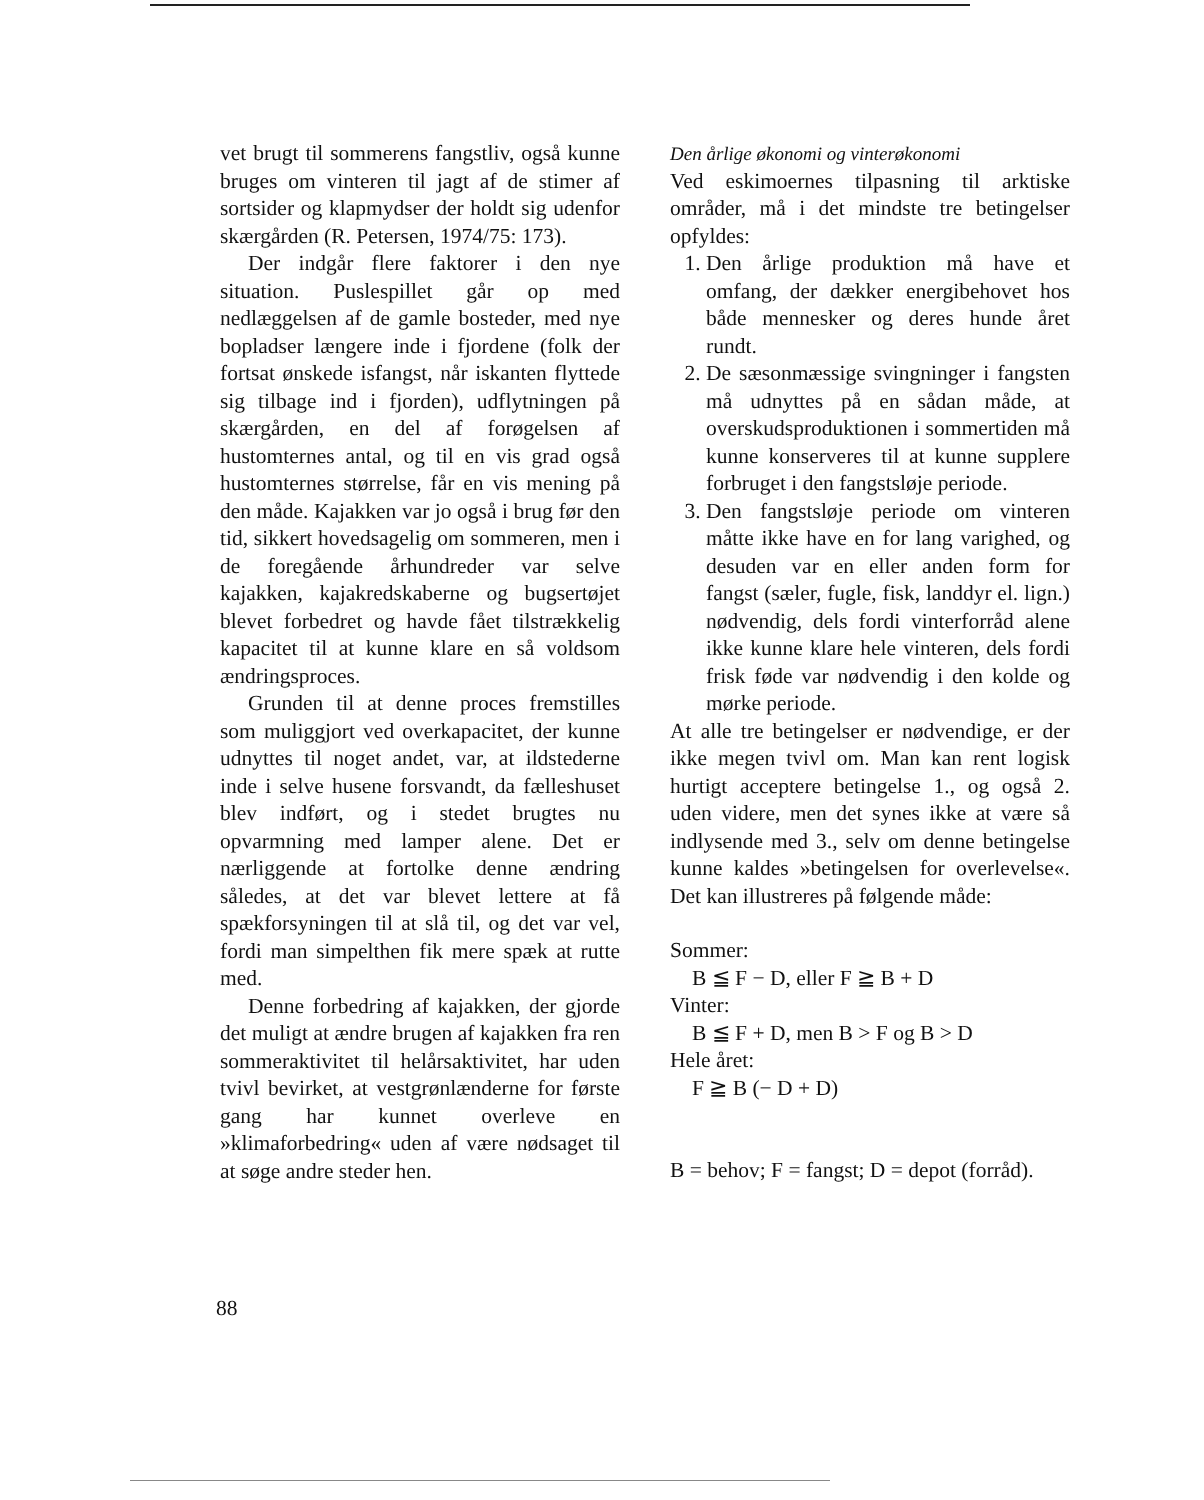vet brugt til sommerens fangstliv, også kunne bruges om vinteren til jagt af de stimer af sortsider og klapmydser der holdt sig udenfor skærgården (R. Petersen, 1974/75: 173).
Der indgår flere faktorer i den nye situation. Puslespillet går op med nedlæggelsen af de gamle bosteder, med nye bopladser længere inde i fjordene (folk der fortsat ønskede isfangst, når iskanten flyttede sig tilbage ind i fjorden), udflytningen på skærgården, en del af forøgelsen af hustomternes antal, og til en vis grad også hustomternes størrelse, får en vis mening på den måde. Kajakken var jo også i brug før den tid, sikkert hovedsagelig om sommeren, men i de foregående århundreder var selve kajakken, kajakredskaberne og bugsertøjet blevet forbedret og havde fået tilstrækkelig kapacitet til at kunne klare en så voldsom ændringsproces.
Grunden til at denne proces fremstilles som muliggjort ved overkapacitet, der kunne udnyttes til noget andet, var, at ildstederne inde i selve husene forsvandt, da fælleshuset blev indført, og i stedet brugtes nu opvarmning med lamper alene. Det er nærliggende at fortolke denne ændring således, at det var blevet lettere at få spækforsyningen til at slå til, og det var vel, fordi man simpelthen fik mere spæk at rutte med.
Denne forbedring af kajakken, der gjorde det muligt at ændre brugen af kajakken fra ren sommeraktivitet til helårsaktivitet, har uden tvivl bevirket, at vestgrønlænderne for første gang har kunnet overleve en »klimaforbedring« uden af være nødsaget til at søge andre steder hen.
Den årlige økonomi og vinterøkonomi
Ved eskimoernes tilpasning til arktiske områder, må i det mindste tre betingelser opfyldes:
1. Den årlige produktion må have et omfang, der dækker energibehovet hos både mennesker og deres hunde året rundt.
2. De sæsonmæssige svingninger i fangsten må udnyttes på en sådan måde, at overskudsproduktionen i sommertiden må kunne konserveres til at kunne supplere forbruget i den fangstsløje periode.
3. Den fangstsløje periode om vinteren måtte ikke have en for lang varighed, og desuden var en eller anden form for fangst (sæler, fugle, fisk, landdyr el. lign.) nødvendig, dels fordi vinterforråd alene ikke kunne klare hele vinteren, dels fordi frisk føde var nødvendig i den kolde og mørke periode.
At alle tre betingelser er nødvendige, er der ikke megen tvivl om. Man kan rent logisk hurtigt acceptere betingelse 1., og også 2. uden videre, men det synes ikke at være så indlysende med 3., selv om denne betingelse kunne kaldes »betingelsen for overlevelse«. Det kan illustreres på følgende måde:
Sommer:
B ≦ F − D, eller F ≧ B + D
Vinter:
B ≦ F + D, men B > F og B > D
Hele året:
F ≧ B (− D + D)
B = behov; F = fangst; D = depot (forråd).
88